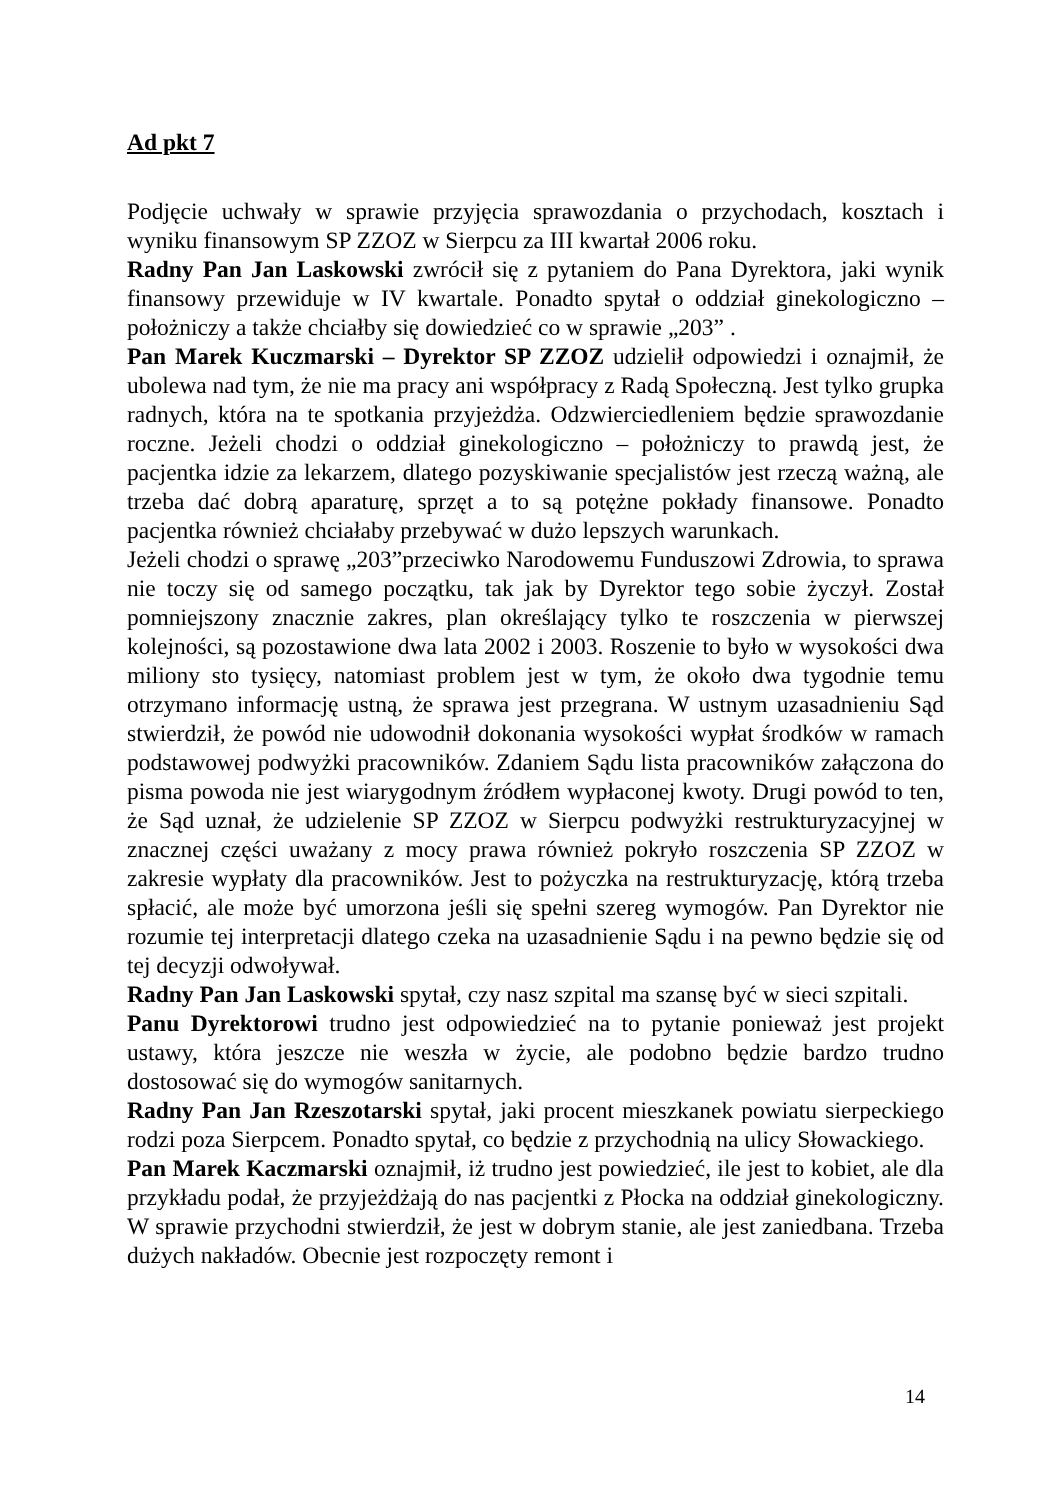Ad pkt 7
Podjęcie uchwały w sprawie przyjęcia sprawozdania o przychodach, kosztach i wyniku finansowym SP ZZOZ w Sierpcu za III kwartał 2006 roku.
Radny Pan Jan Laskowski zwrócił się z pytaniem do Pana Dyrektora, jaki wynik finansowy przewiduje w IV kwartale. Ponadto spytał o oddział ginekologiczno – położniczy a także chciałby się dowiedzieć co w sprawie „203” .
Pan Marek Kuczmarski – Dyrektor SP ZZOZ udzielił odpowiedzi i oznajmił, że ubolewa nad tym, że nie ma pracy ani współpracy z Radą Społeczną. Jest tylko grupka radnych, która na te spotkania przyjeżdża. Odzwierciedleniem będzie sprawozdanie roczne. Jeżeli chodzi o oddział ginekologiczno – położniczy to prawdą jest, że pacjentka idzie za lekarzem, dlatego pozyskiwanie specjalistów jest rzeczą ważną, ale trzeba dać dobrą aparaturę, sprzęt a to są potężne pokłady finansowe. Ponadto pacjentka również chciałaby przebywać w dużo lepszych warunkach.
Jeżeli chodzi o sprawę „203”przeciwko Narodowemu Funduszowi Zdrowia, to sprawa nie toczy się od samego początku, tak jak by Dyrektor tego sobie życzył. Został pomniejszony znacznie zakres, plan określający tylko te roszczenia w pierwszej kolejności, są pozostawione dwa lata 2002 i 2003. Roszenie to było w wysokości dwa miliony sto tysięcy, natomiast problem jest w tym, że około dwa tygodnie temu otrzymano informację ustną, że sprawa jest przegrana. W ustnym uzasadnieniu Sąd stwierdził, że powód nie udowodnił dokonania wysokości wypłat środków w ramach podstawowej podwyżki pracowników. Zdaniem Sądu lista pracowników załączona do pisma powoda nie jest wiarygodnym źródłem wypłaconej kwoty. Drugi powód to ten, że Sąd uznał, że udzielenie SP ZZOZ w Sierpcu podwyżki restrukturyzacyjnej w znacznej części uważany z mocy prawa również pokryło roszczenia SP ZZOZ w zakresie wypłaty dla pracowników. Jest to pożyczka na restrukturyzację, którą trzeba spłacić, ale może być umorzona jeśli się spełni szereg wymogów. Pan Dyrektor nie rozumie tej interpretacji dlatego czeka na uzasadnienie Sądu i na pewno będzie się od tej decyzji odwoływał.
Radny Pan Jan Laskowski spytał, czy nasz szpital ma szansę być w sieci szpitali.
Panu Dyrektorowi trudno jest odpowiedzieć na to pytanie ponieważ jest projekt ustawy, która jeszcze nie weszła w życie, ale podobno będzie bardzo trudno dostosować się do wymogów sanitarnych.
Radny Pan Jan Rzeszotarski spytał, jaki procent mieszkanek powiatu sierpeckiego rodzi poza Sierpcem. Ponadto spytał, co będzie z przychodnią na ulicy Słowackiego.
Pan Marek Kaczmarski oznajmił, iż trudno jest powiedzieć, ile jest to kobiet, ale dla przykładu podał, że przyjeżdżają do nas pacjentki z Płocka na oddział ginekologiczny. W sprawie przychodni stwierdził, że jest w dobrym stanie, ale jest zaniedbana. Trzeba dużych nakładów. Obecnie jest rozpoczęty remont i
14